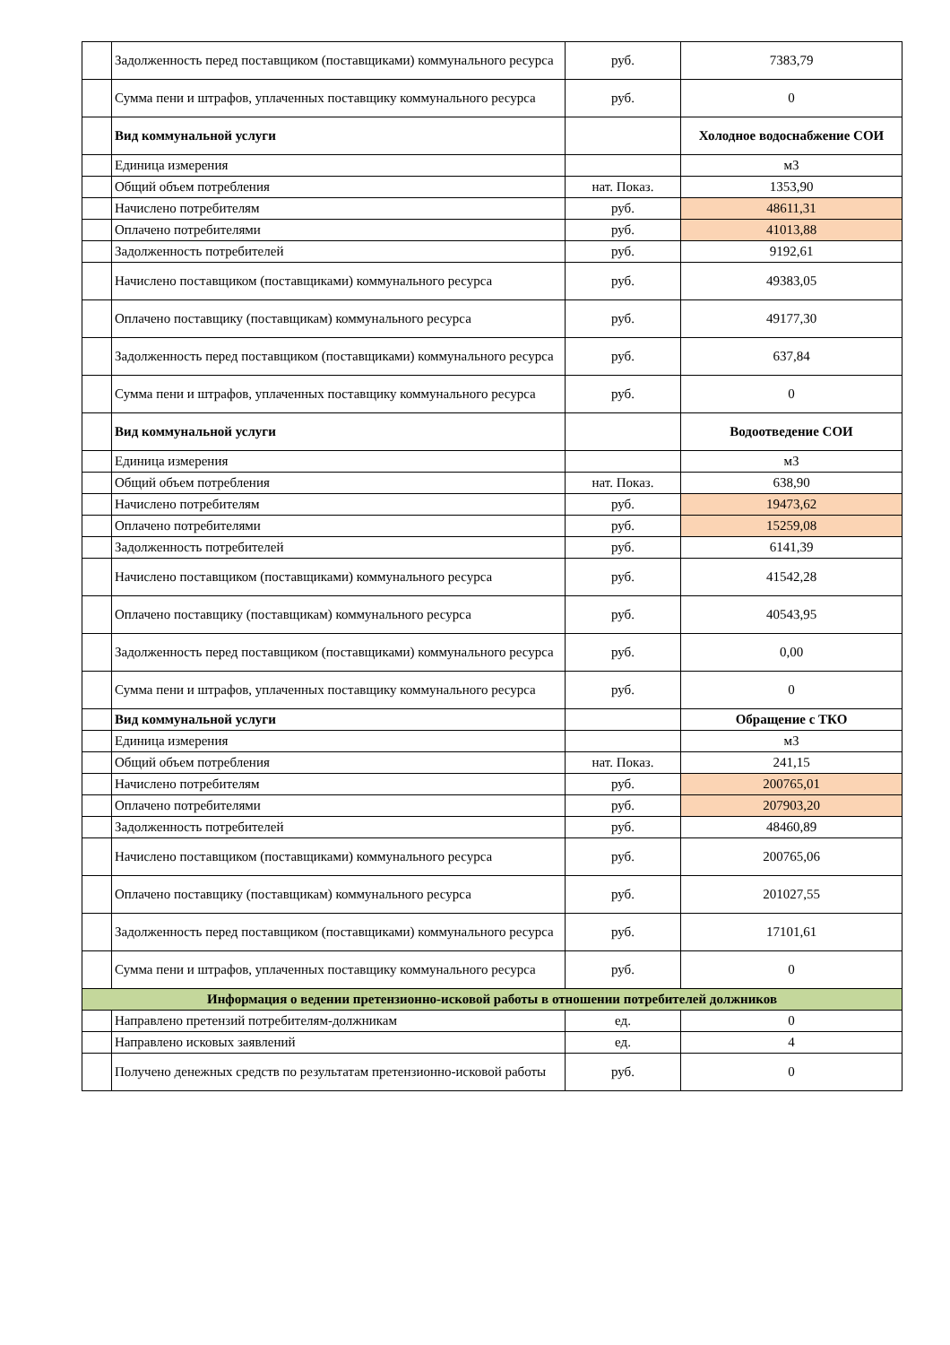| | Задолженность перед поставщиком (поставщиками) коммунального ресурса | руб. | 7383,79 |
| | Сумма пени и штрафов, уплаченных поставщику коммунального ресурса | руб. | 0 |
| | Вид коммунальной услуги | | Холодное водоснабжение СОИ |
| | Единица измерения | | м3 |
| | Общий объем потребления | нат. Показ. | 1353,90 |
| | Начислено потребителям | руб. | 48611,31 |
| | Оплачено потребителями | руб. | 41013,88 |
| | Задолженность потребителей | руб. | 9192,61 |
| | Начислено поставщиком (поставщиками) коммунального ресурса | руб. | 49383,05 |
| | Оплачено поставщику (поставщикам) коммунального ресурса | руб. | 49177,30 |
| | Задолженность перед поставщиком (поставщиками) коммунального ресурса | руб. | 637,84 |
| | Сумма пени и штрафов, уплаченных поставщику коммунального ресурса | руб. | 0 |
| | Вид коммунальной услуги | | Водоотведение СОИ |
| | Единица измерения | | м3 |
| | Общий объем потребления | нат. Показ. | 638,90 |
| | Начислено потребителям | руб. | 19473,62 |
| | Оплачено потребителями | руб. | 15259,08 |
| | Задолженность потребителей | руб. | 6141,39 |
| | Начислено поставщиком (поставщиками) коммунального ресурса | руб. | 41542,28 |
| | Оплачено поставщику (поставщикам) коммунального ресурса | руб. | 40543,95 |
| | Задолженность перед поставщиком (поставщиками) коммунального ресурса | руб. | 0,00 |
| | Сумма пени и штрафов, уплаченных поставщику коммунального ресурса | руб. | 0 |
| | Вид коммунальной услуги | | Обращение с ТКО |
| | Единица измерения | | м3 |
| | Общий объем потребления | нат. Показ. | 241,15 |
| | Начислено потребителям | руб. | 200765,01 |
| | Оплачено потребителями | руб. | 207903,20 |
| | Задолженность потребителей | руб. | 48460,89 |
| | Начислено поставщиком (поставщиками) коммунального ресурса | руб. | 200765,06 |
| | Оплачено поставщику (поставщикам) коммунального ресурса | руб. | 201027,55 |
| | Задолженность перед поставщиком (поставщиками) коммунального ресурса | руб. | 17101,61 |
| | Сумма пени и штрафов, уплаченных поставщику коммунального ресурса | руб. | 0 |
| Информация о ведении претензионно-исковой работы в отношении потребителей должников | | | |
| | Направлено претензий потребителям-должникам | ед. | 0 |
| | Направлено исковых заявлений | ед. | 4 |
| | Получено денежных средств по результатам претензионно-исковой работы | руб. | 0 |